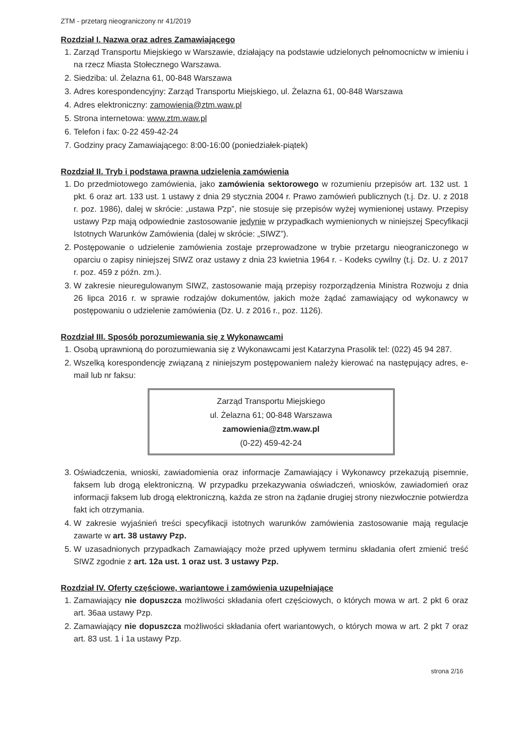ZTM - przetarg nieograniczony nr 41/2019
Rozdział I. Nazwa oraz adres Zamawiającego
1. Zarząd Transportu Miejskiego w Warszawie, działający na podstawie udzielonych pełnomocnictw w imieniu i na rzecz Miasta Stołecznego Warszawa.
2. Siedziba: ul. Żelazna 61, 00-848 Warszawa
3. Adres korespondencyjny: Zarząd Transportu Miejskiego, ul. Żelazna 61, 00-848 Warszawa
4. Adres elektroniczny: zamowienia@ztm.waw.pl
5. Strona internetowa: www.ztm.waw.pl
6. Telefon i fax: 0-22 459-42-24
7. Godziny pracy Zamawiającego: 8:00-16:00 (poniedziałek-piątek)
Rozdział II. Tryb i podstawa prawna udzielenia zamówienia
1. Do przedmiotowego zamówienia, jako zamówienia sektorowego w rozumieniu przepisów art. 132 ust. 1 pkt. 6 oraz art. 133 ust. 1 ustawy z dnia 29 stycznia 2004 r. Prawo zamówień publicznych (t.j. Dz. U. z 2018 r. poz. 1986), dalej w skrócie: „ustawa Pzp”, nie stosuje się przepisów wyżej wymienionej ustawy. Przepisy ustawy Pzp mają odpowiednie zastosowanie jedynie w przypadkach wymienionych w niniejszej Specyfikacji Istotnych Warunków Zamówienia (dalej w skrócie: „SIWZ”).
2. Postępowanie o udzielenie zamówienia zostaje przeprowadzone w trybie przetargu nieograniczonego w oparciu o zapisy niniejszej SIWZ oraz ustawy z dnia 23 kwietnia 1964 r. - Kodeks cywilny (t.j. Dz. U. z 2017 r. poz. 459 z późn. zm.).
3. W zakresie nieuregulowanym SIWZ, zastosowanie mają przepisy rozporządzenia Ministra Rozwoju z dnia 26 lipca 2016 r. w sprawie rodzajów dokumentów, jakich może żądać zamawiający od wykonawcy w postępowaniu o udzielenie zamówienia (Dz. U. z 2016 r., poz. 1126).
Rozdział III. Sposób porozumiewania się z Wykonawcami
1. Osobą uprawnioną do porozumiewania się z Wykonawcami jest Katarzyna Prasolik tel: (022) 45 94 287.
2. Wszelką korespondencję związaną z niniejszym postępowaniem należy kierować na następujący adres, e-mail lub nr faksu:
Zarząd Transportu Miejskiego
ul. Żelazna 61; 00-848 Warszawa
zamowienia@ztm.waw.pl
(0-22) 459-42-24
3. Oświadczenia, wnioski, zawiadomienia oraz informacje Zamawiający i Wykonawcy przekazują pisemnie, faksem lub drogą elektroniczną. W przypadku przekazywania oświadczeń, wniosków, zawiadomień oraz informacji faksem lub drogą elektroniczną, każda ze stron na żądanie drugiej strony niezwłocznie potwierdza fakt ich otrzymania.
4. W zakresie wyjaśnień treści specyfikacji istotnych warunków zamówienia zastosowanie mają regulacje zawarte w art. 38 ustawy Pzp.
5. W uzasadnionych przypadkach Zamawiający może przed upływem terminu składania ofert zmienić treść SIWZ zgodnie z art. 12a ust. 1 oraz ust. 3 ustawy Pzp.
Rozdział IV. Oferty częściowe, wariantowe i zamówienia uzupełniające
1. Zamawiający nie dopuszcza możliwości składania ofert częściowych, o których mowa w art. 2 pkt 6 oraz art. 36aa ustawy Pzp.
2. Zamawiający nie dopuszcza możliwości składania ofert wariantowych, o których mowa w art. 2 pkt 7 oraz art. 83 ust. 1 i 1a ustawy Pzp.
strona 2/16